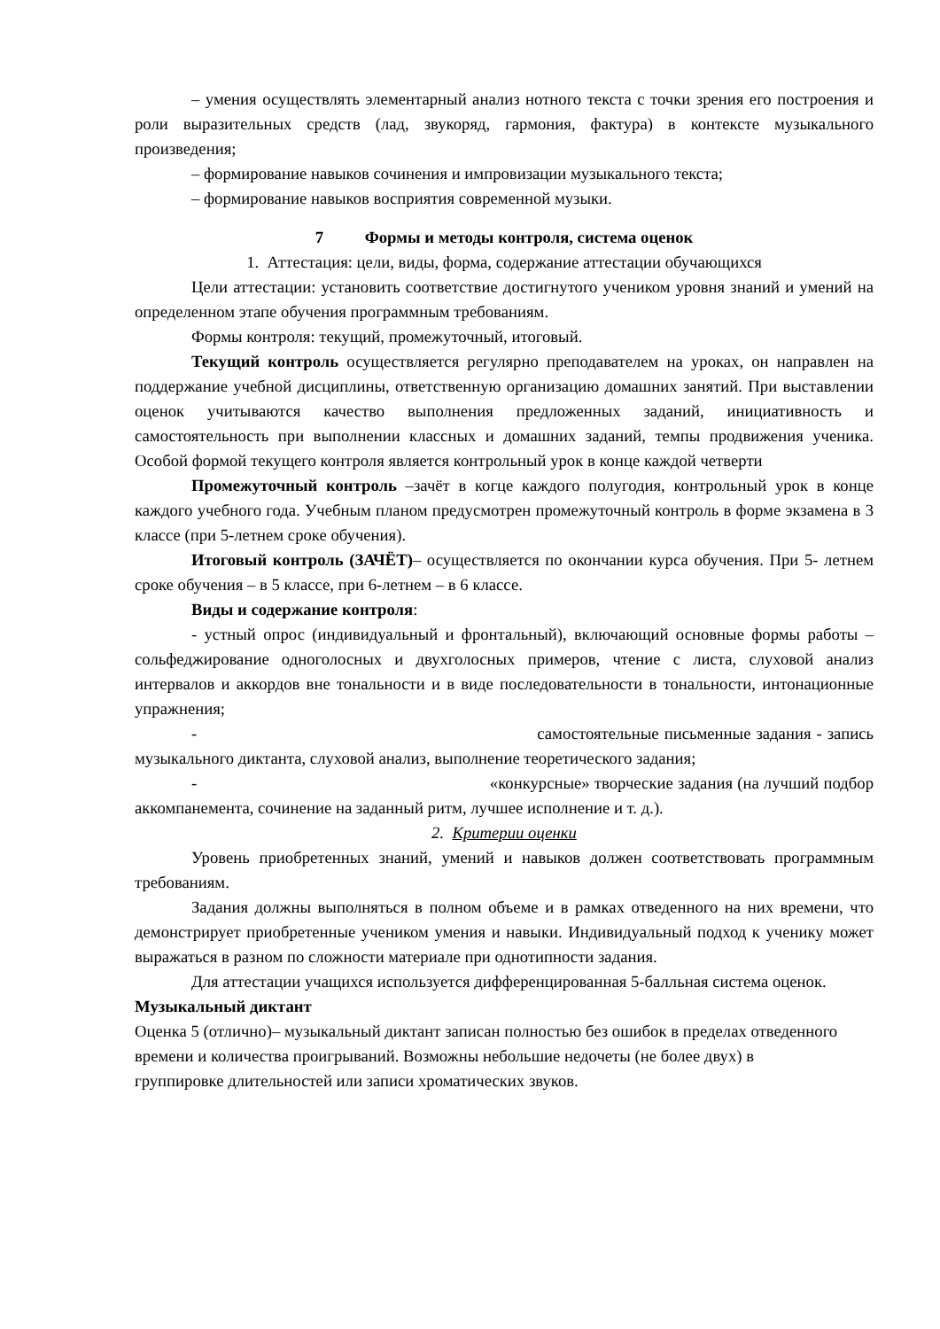– умения осуществлять элементарный анализ нотного текста с точки зрения его построения и роли выразительных средств (лад, звукоряд, гармония, фактура) в контексте музыкального произведения;
– формирование навыков сочинения и импровизации музыкального текста;
– формирование навыков восприятия современной музыки.
7 Формы и методы контроля, система оценок
1. Аттестация: цели, виды, форма, содержание аттестации обучающихся
Цели аттестации: установить соответствие достигнутого учеником уровня знаний и умений на определенном этапе обучения программным требованиям.
Формы контроля: текущий, промежуточный, итоговый.
Текущий контроль осуществляется регулярно преподавателем на уроках, он направлен на поддержание учебной дисциплины, ответственную организацию домашних занятий. При выставлении оценок учитываются качество выполнения предложенных заданий, инициативность и самостоятельность при выполнении классных и домашних заданий, темпы продвижения ученика. Особой формой текущего контроля является контрольный урок в конце каждой четверти
Промежуточный контроль –зачёт в когце каждого полугодия, контрольный урок в конце каждого учебного года. Учебным планом предусмотрен промежуточный контроль в форме экзамена в 3 классе (при 5-летнем сроке обучения).
Итоговый контроль (ЗАЧЁТ)– осуществляется по окончании курса обучения. При 5- летнем сроке обучения – в 5 классе, при 6-летнем – в 6 классе.
Виды и содержание контроля:
- устный опрос (индивидуальный и фронтальный), включающий основные формы работы – сольфеджирование одноголосных и двухголосных примеров, чтение с листа, слуховой анализ интервалов и аккордов вне тональности и в виде последовательности в тональности, интонационные упражнения;
- самостоятельные письменные задания - запись музыкального диктанта, слуховой анализ, выполнение теоретического задания;
- «конкурсные» творческие задания (на лучший подбор аккомпанемента, сочинение на заданный ритм, лучшее исполнение и т. д.).
2. Критерии оценки
Уровень приобретенных знаний, умений и навыков должен соответствовать программным требованиям.
Задания должны выполняться в полном объеме и в рамках отведенного на них времени, что демонстрирует приобретенные учеником умения и навыки. Индивидуальный подход к ученику может выражаться в разном по сложности материале при однотипности задания.
Для аттестации учащихся используется дифференцированная 5-балльная система оценок.
Музыкальный диктант
Оценка 5 (отлично)– музыкальный диктант записан полностью без ошибок в пределах отведенного времени и количества проигрываний. Возможны небольшие недочеты (не более двух) в группировке длительностей или записи хроматических звуков.